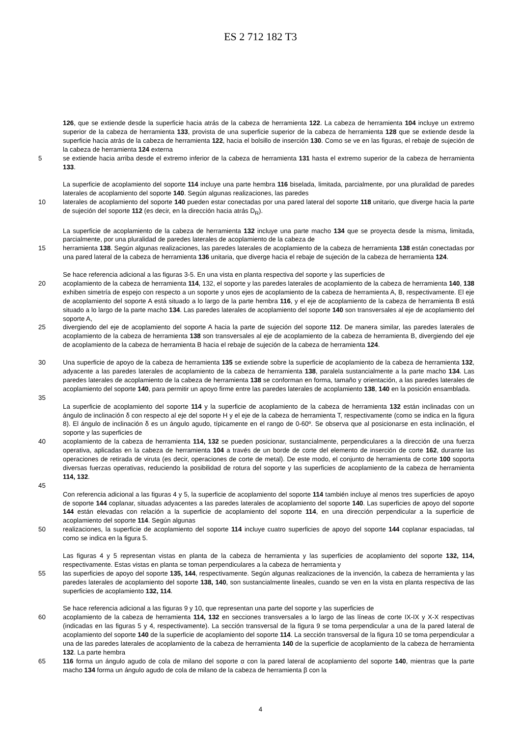ES 2 712 182 T3
126, que se extiende desde la superficie hacia atrás de la cabeza de herramienta 122. La cabeza de herramienta 104 incluye un extremo superior de la cabeza de herramienta 133, provista de una superficie superior de la cabeza de herramienta 128 que se extiende desde la superficie hacia atrás de la cabeza de herramienta 122, hacia el bolsillo de inserción 130. Como se ve en las figuras, el rebaje de sujeción de la cabeza de herramienta 124 externa
5 se extiende hacia arriba desde el extremo inferior de la cabeza de herramienta 131 hasta el extremo superior de la cabeza de herramienta 133.
La superficie de acoplamiento del soporte 114 incluye una parte hembra 116 biselada, limitada, parcialmente, por una pluralidad de paredes laterales de acoplamiento del soporte 140. Según algunas realizaciones, las paredes
10 laterales de acoplamiento del soporte 140 pueden estar conectadas por una pared lateral del soporte 118 unitario, que diverge hacia la parte de sujeción del soporte 112 (es decir, en la dirección hacia atrás D<sub>R</sub>).
La superficie de acoplamiento de la cabeza de herramienta 132 incluye una parte macho 134 que se proyecta desde la misma, limitada, parcialmente, por una pluralidad de paredes laterales de acoplamiento de la cabeza de
15 herramienta 138. Según algunas realizaciones, las paredes laterales de acoplamiento de la cabeza de herramienta 138 están conectadas por una pared lateral de la cabeza de herramienta 136 unitaria, que diverge hacia el rebaje de sujeción de la cabeza de herramienta 124.
Se hace referencia adicional a las figuras 3-5. En una vista en planta respectiva del soporte y las superficies de
20 acoplamiento de la cabeza de herramienta 114, 132, el soporte y las paredes laterales de acoplamiento de la cabeza de herramienta 140, 138 exhiben simetría de espejo con respecto a un soporte y unos ejes de acoplamiento de la cabeza de herramienta A, B, respectivamente. El eje de acoplamiento del soporte A está situado a lo largo de la parte hembra 116, y el eje de acoplamiento de la cabeza de herramienta B está situado a lo largo de la parte macho 134. Las paredes laterales de acoplamiento del soporte 140 son transversales al eje de acoplamiento del soporte A,
25 divergiendo del eje de acoplamiento del soporte A hacia la parte de sujeción del soporte 112. De manera similar, las paredes laterales de acoplamiento de la cabeza de herramienta 138 son transversales al eje de acoplamiento de la cabeza de herramienta B, divergiendo del eje de acoplamiento de la cabeza de herramienta B hacia el rebaje de sujeción de la cabeza de herramienta 124.
30 Una superficie de apoyo de la cabeza de herramienta 135 se extiende sobre la superficie de acoplamiento de la cabeza de herramienta 132, adyacente a las paredes laterales de acoplamiento de la cabeza de herramienta 138, paralela sustancialmente a la parte macho 134. Las paredes laterales de acoplamiento de la cabeza de herramienta 138 se conforman en forma, tamaño y orientación, a las paredes laterales de acoplamiento del soporte 140, para permitir un apoyo firme entre las paredes laterales de acoplamiento 138, 140 en la posición ensamblada.
35
La superficie de acoplamiento del soporte 114 y la superficie de acoplamiento de la cabeza de herramienta 132 están inclinadas con un ángulo de inclinación δ con respecto al eje del soporte H y el eje de la cabeza de herramienta T, respectivamente (como se indica en la figura 8). El ángulo de inclinación δ es un ángulo agudo, típicamente en el rango de 0-60º. Se observa que al posicionarse en esta inclinación, el soporte y las superficies de
40 acoplamiento de la cabeza de herramienta 114, 132 se pueden posicionar, sustancialmente, perpendiculares a la dirección de una fuerza operativa, aplicadas en la cabeza de herramienta 104 a través de un borde de corte del elemento de inserción de corte 162, durante las operaciones de retirada de viruta (es decir, operaciones de corte de metal). De este modo, el conjunto de herramienta de corte 100 soporta diversas fuerzas operativas, reduciendo la posibilidad de rotura del soporte y las superficies de acoplamiento de la cabeza de herramienta 114, 132.
45
Con referencia adicional a las figuras 4 y 5, la superficie de acoplamiento del soporte 114 también incluye al menos tres superficies de apoyo de soporte 144 coplanar, situadas adyacentes a las paredes laterales de acoplamiento del soporte 140. Las superficies de apoyo del soporte 144 están elevadas con relación a la superficie de acoplamiento del soporte 114, en una dirección perpendicular a la superficie de acoplamiento del soporte 114. Según algunas
50 realizaciones, la superficie de acoplamiento del soporte 114 incluye cuatro superficies de apoyo del soporte 144 coplanar espaciadas, tal como se indica en la figura 5.
Las figuras 4 y 5 representan vistas en planta de la cabeza de herramienta y las superficies de acoplamiento del soporte 132, 114, respectivamente. Estas vistas en planta se toman perpendiculares a la cabeza de herramienta y
55 las superficies de apoyo del soporte 135, 144, respectivamente. Según algunas realizaciones de la invención, la cabeza de herramienta y las paredes laterales de acoplamiento del soporte 138, 140, son sustancialmente lineales, cuando se ven en la vista en planta respectiva de las superficies de acoplamiento 132, 114.
Se hace referencia adicional a las figuras 9 y 10, que representan una parte del soporte y las superficies de
60 acoplamiento de la cabeza de herramienta 114, 132 en secciones transversales a lo largo de las líneas de corte IX-IX y X-X respectivas (indicadas en las figuras 5 y 4, respectivamente). La sección transversal de la figura 9 se toma perpendicular a una de la pared lateral de acoplamiento del soporte 140 de la superficie de acoplamiento del soporte 114. La sección transversal de la figura 10 se toma perpendicular a una de las paredes laterales de acoplamiento de la cabeza de herramienta 140 de la superficie de acoplamiento de la cabeza de herramienta 132. La parte hembra
65 116 forma un ángulo agudo de cola de milano del soporte α con la pared lateral de acoplamiento del soporte 140, mientras que la parte macho 134 forma un ángulo agudo de cola de milano de la cabeza de herramienta β con la
4